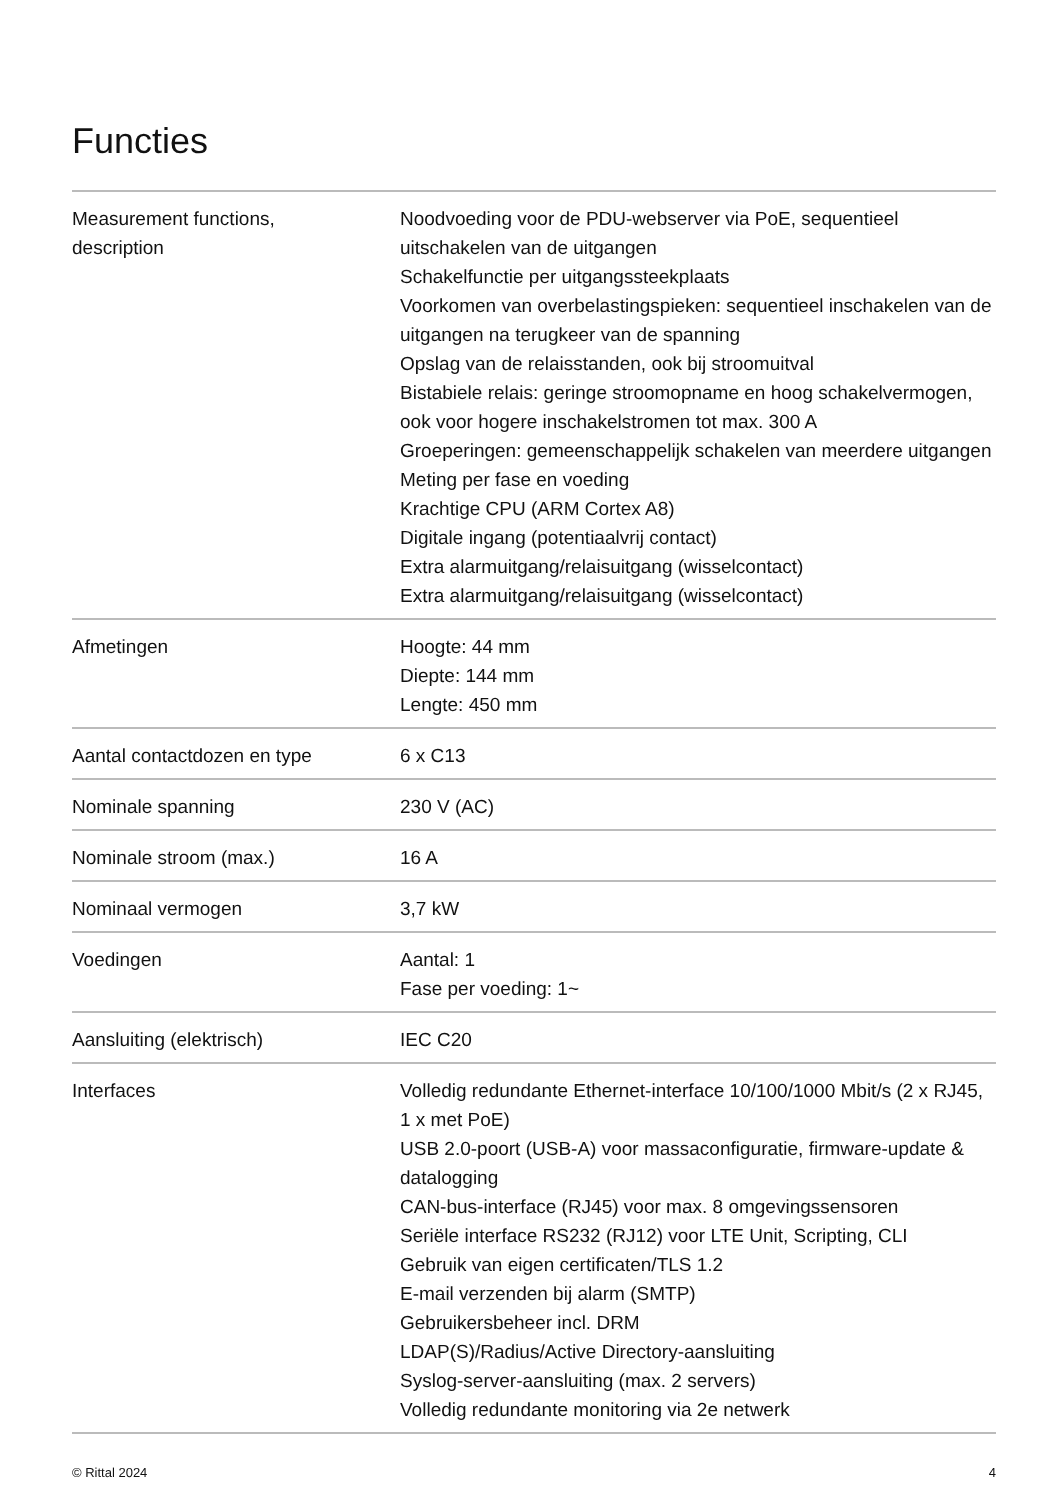Functies
| Measurement functions, description | Noodvoeding voor de PDU-webserver via PoE, sequentieel uitschakelen van de uitgangen Schakelfunctie per uitgangssteekplaats Voorkomen van overbelastingspieken: sequentieel inschakelen van de uitgangen na terugkeer van de spanning Opslag van de relaisstanden, ook bij stroomuitval Bistabiele relais: geringe stroomopname en hoog schakelvermogen, ook voor hogere inschakelstromen tot max. 300 A Groeperingen: gemeenschappelijk schakelen van meerdere uitgangen Meting per fase en voeding Krachtige CPU (ARM Cortex A8) Digitale ingang (potentiaalvrij contact) Extra alarmuitgang/relaisuitgang (wisselcontact) Extra alarmuitgang/relaisuitgang (wisselcontact) |
| Afmetingen | Hoogte: 44 mm Diepte: 144 mm Lengte: 450 mm |
| Aantal contactdozen en type | 6 x C13 |
| Nominale spanning | 230 V (AC) |
| Nominale stroom (max.) | 16 A |
| Nominaal vermogen | 3,7 kW |
| Voedingen | Aantal: 1 Fase per voeding: 1~ |
| Aansluiting (elektrisch) | IEC C20 |
| Interfaces | Volledig redundante Ethernet-interface 10/100/1000 Mbit/s (2 x RJ45, 1 x met PoE) USB 2.0-poort (USB-A) voor massaconfiguratie, firmware-update & datalogging CAN-bus-interface (RJ45) voor max. 8 omgevingssensoren Seriële interface RS232 (RJ12) voor LTE Unit, Scripting, CLI Gebruik van eigen certificaten/TLS 1.2 E-mail verzenden bij alarm (SMTP) Gebruikersbeheer incl. DRM LDAP(S)/Radius/Active Directory-aansluiting Syslog-server-aansluiting (max. 2 servers) Volledig redundante monitoring via 2e netwerk |
© Rittal 2024 4